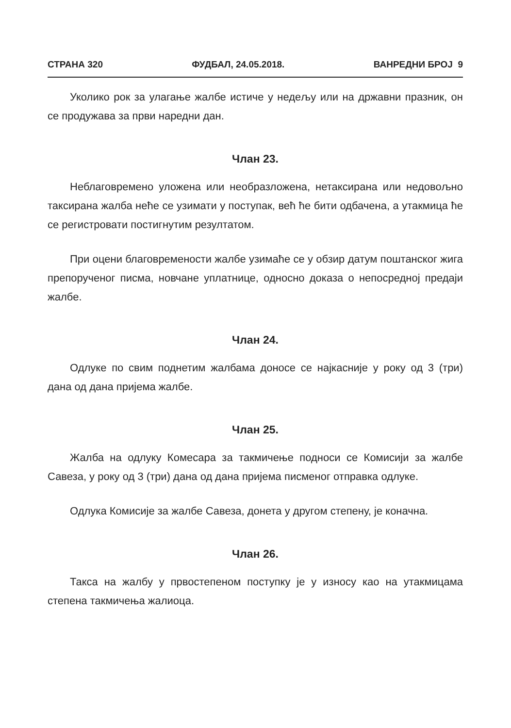СТРАНА 320 ФУДБАЛ, 24.05.2018. ВАНРЕДНИ БРОЈ 9
Уколико рок за улагање жалбе истиче у недељу или на државни празник, он се продужава за први наредни дан.
Члан 23.
Неблаговремено уложена или необразложена, нетаксирана или недовољно таксирана жалба неће се узимати у поступак, већ ће бити одбачена, а утакмица ће се регистровати постигнутим резултатом.
При оцени благовремености жалбе узимаће се у обзир датум поштанског жига препорученог писма, новчане уплатнице, односно доказа о непосредној предаји жалбе.
Члан 24.
Одлуке по свим поднетим жалбама доносе се најкасније у року од 3 (три) дана од дана пријема жалбе.
Члан 25.
Жалба на одлуку Комесара за такмичење подноси се Комисији за жалбе Савеза, у року од 3 (три) дана од дана пријема писменог отправка одлуке.
Одлука Комисије за жалбе Савеза, донета у другом степену, је коначна.
Члан 26.
Такса на жалбу у првостепеном поступку је у износу као на утакмицама степена такмичења жалиоца.